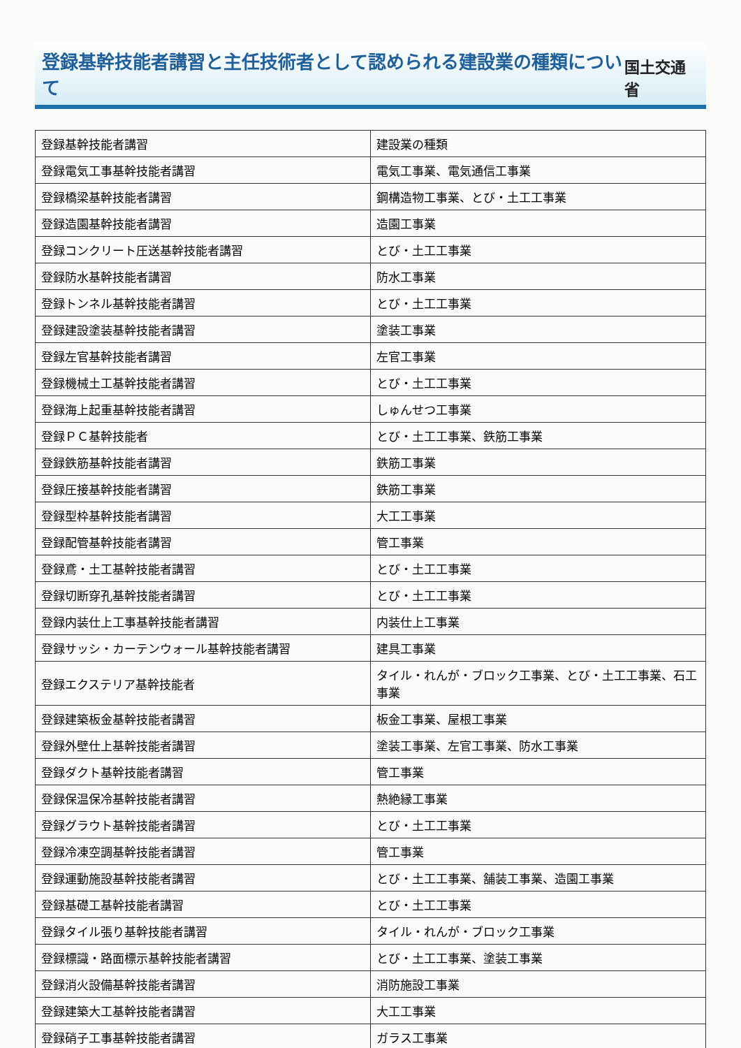登録基幹技能者講習と主任技術者として認められる建設業の種類について
国土交通省
| 登録基幹技能者講習 | 建設業の種類 |
| --- | --- |
| 登録電気工事基幹技能者講習 | 電気工事業、電気通信工事業 |
| 登録橋梁基幹技能者講習 | 鋼構造物工事業、とび・土工工事業 |
| 登録造園基幹技能者講習 | 造園工事業 |
| 登録コンクリート圧送基幹技能者講習 | とび・土工工事業 |
| 登録防水基幹技能者講習 | 防水工事業 |
| 登録トンネル基幹技能者講習 | とび・土工工事業 |
| 登録建設塗装基幹技能者講習 | 塗装工事業 |
| 登録左官基幹技能者講習 | 左官工事業 |
| 登録機械土工基幹技能者講習 | とび・土工工事業 |
| 登録海上起重基幹技能者講習 | しゅんせつ工事業 |
| 登録ＰＣ基幹技能者 | とび・土工工事業、鉄筋工事業 |
| 登録鉄筋基幹技能者講習 | 鉄筋工事業 |
| 登録圧接基幹技能者講習 | 鉄筋工事業 |
| 登録型枠基幹技能者講習 | 大工工事業 |
| 登録配管基幹技能者講習 | 管工事業 |
| 登録鳶・土工基幹技能者講習 | とび・土工工事業 |
| 登録切断穿孔基幹技能者講習 | とび・土工工事業 |
| 登録内装仕上工事基幹技能者講習 | 内装仕上工事業 |
| 登録サッシ・カーテンウォール基幹技能者講習 | 建具工事業 |
| 登録エクステリア基幹技能者 | タイル・れんが・ブロック工事業、とび・土工工事業、石工事業 |
| 登録建築板金基幹技能者講習 | 板金工事業、屋根工事業 |
| 登録外壁仕上基幹技能者講習 | 塗装工事業、左官工事業、防水工事業 |
| 登録ダクト基幹技能者講習 | 管工事業 |
| 登録保温保冷基幹技能者講習 | 熱絶縁工事業 |
| 登録グラウト基幹技能者講習 | とび・土工工事業 |
| 登録冷凍空調基幹技能者講習 | 管工事業 |
| 登録運動施設基幹技能者講習 | とび・土工工事業、舗装工事業、造園工事業 |
| 登録基礎工基幹技能者講習 | とび・土工工事業 |
| 登録タイル張り基幹技能者講習 | タイル・れんが・ブロック工事業 |
| 登録標識・路面標示基幹技能者講習 | とび・土工工事業、塗装工事業 |
| 登録消火設備基幹技能者講習 | 消防施設工事業 |
| 登録建築大工基幹技能者講習 | 大工工事業 |
| 登録硝子工事基幹技能者講習 | ガラス工事業 |